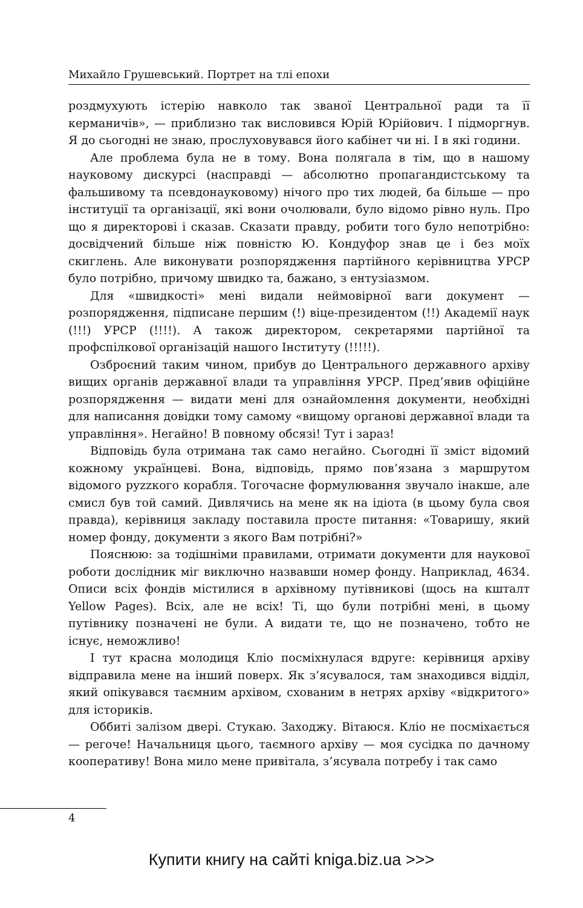Михайло Грушевський. Портрет на тлі епохи
роздмухують істерію навколо так званої Центральної ради та її керманичів», — приблизно так висловився Юрій Юрійович. І підморгнув. Я до сьогодні не знаю, прослуховувався його кабінет чи ні. І в які години.
Але проблема була не в тому. Вона полягала в тім, що в нашому науковому дискурсі (насправді — абсолютно пропагандистському та фальшивому та псевдонауковому) нічого про тих людей, ба більше — про інституції та організації, які вони очолювали, було відомо рівно нуль. Про що я директорові і сказав. Сказати правду, робити того було непотрібно: досвідчений більше ніж повністю Ю. Кондуфор знав це і без моїх скиглень. Але виконувати розпорядження партійного керівництва УРСР було потрібно, причому швидко та, бажано, з ентузіазмом.
Для «швидкості» мені видали неймовірної ваги документ — розпорядження, підписане першим (!) віце-президентом (!!) Академії наук (!!!) УРСР (!!!!). А також директором, секретарями партійної та профспілкової організацій нашого Інституту (!!!!!).
Озброєний таким чином, прибув до Центрального державного архіву вищих органів державної влади та управління УРСР. Пред’явив офіційне розпорядження — видати мені для ознайомлення документи, необхідні для написання довідки тому самому «вищому органові державної влади та управління». Негайно! В повному обсязі! Тут і зараз!
Відповідь була отримана так само негайно. Сьогодні її зміст відомий кожному українцеві. Вона, відповідь, прямо пов’язана з маршрутом відомого руzzкого корабля. Тогочасне формулювання звучало інакше, але смисл був той самий. Дивлячись на мене як на ідіота (в цьому була своя правда), керівниця закладу поставила просте питання: «Товаришу, який номер фонду, документи з якого Вам потрібні?»
Пояснюю: за тодішніми правилами, отримати документи для наукової роботи дослідник міг виключно назвавши номер фонду. Наприклад, 4634. Описи всіх фондів містилися в архівному путівникові (щось на кшталт Yellow Pages). Всіх, але не всіх! Ті, що були потрібні мені, в цьому путівнику позначені не були. А видати те, що не позначено, тобто не існує, неможливо!
І тут красна молодиця Кліо посміхнулася вдруге: керівниця архіву відправила мене на інший поверх. Як з’ясувалося, там знаходився відділ, який опікувався таємним архівом, схованим в нетрях архіву «відкритого» для істориків.
Оббиті залізом двері. Стукаю. Заходжу. Вітаюся. Кліо не посміхається — регоче! Начальниця цього, таємного архіву — моя сусідка по дачному кооперативу! Вона мило мене привітала, з’ясувала потребу і так само
4
Купити книгу на сайті kniga.biz.ua >>>